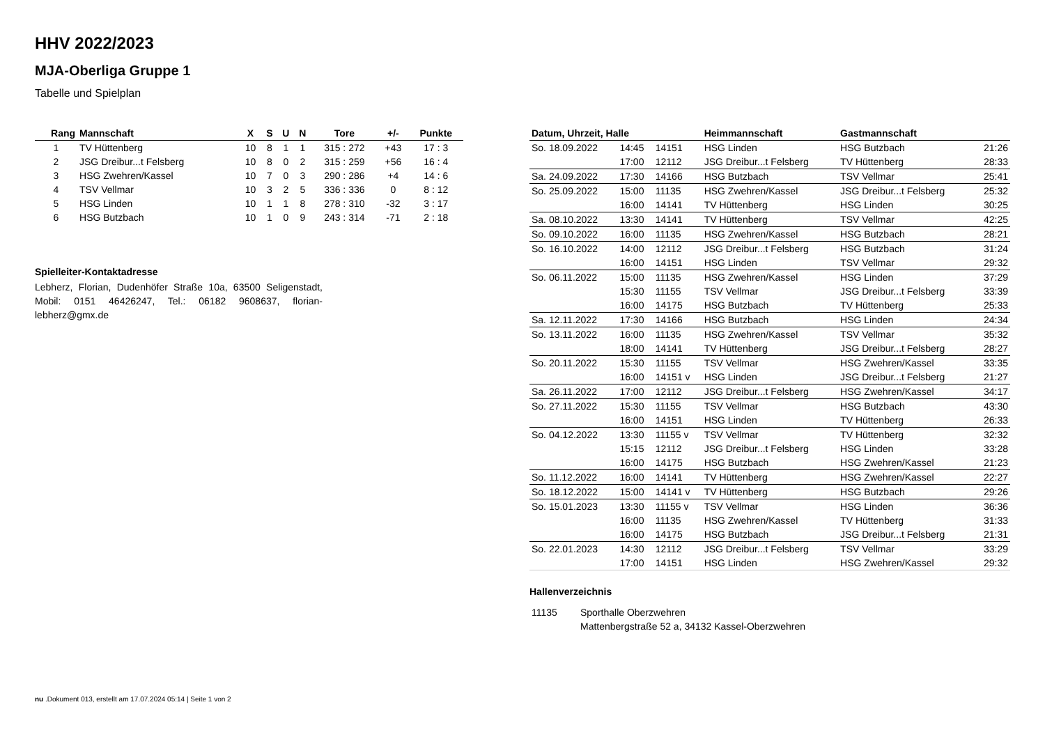HHV 2022/2023
MJA-Oberliga Gruppe 1
Tabelle und Spielplan
| Rang | Mannschaft | X | S | U | N | Tore | +/- | Punkte |
| --- | --- | --- | --- | --- | --- | --- | --- | --- |
| 1 | TV Hüttenberg | 10 | 8 | 1 | 1 | 315 : 272 | +43 | 17 : 3 |
| 2 | JSG Dreibur...t Felsberg | 10 | 8 | 0 | 2 | 315 : 259 | +56 | 16 : 4 |
| 3 | HSG Zwehren/Kassel | 10 | 7 | 0 | 3 | 290 : 286 | +4 | 14 : 6 |
| 4 | TSV Vellmar | 10 | 3 | 2 | 5 | 336 : 336 | 0 | 8 : 12 |
| 5 | HSG Linden | 10 | 1 | 1 | 8 | 278 : 310 | -32 | 3 : 17 |
| 6 | HSG Butzbach | 10 | 1 | 0 | 9 | 243 : 314 | -71 | 2 : 18 |
Spielleiter-Kontaktadresse
Lebherz, Florian, Dudenhöfer Straße 10a, 63500 Seligenstadt, Mobil: 0151 46426247, Tel.: 06182 9608637, florian-lebherz@gmx.de
| Datum, Uhrzeit, Halle | | | Heimmannschaft | Gastmannschaft | |
| --- | --- | --- | --- | --- | --- |
| So. 18.09.2022 | 14:45 | 14151 | HSG Linden | HSG Butzbach | 21:26 |
| | 17:00 | 12112 | JSG Dreibur...t Felsberg | TV Hüttenberg | 28:33 |
| Sa. 24.09.2022 | 17:30 | 14166 | HSG Butzbach | TSV Vellmar | 25:41 |
| So. 25.09.2022 | 15:00 | 11135 | HSG Zwehren/Kassel | JSG Dreibur...t Felsberg | 25:32 |
| | 16:00 | 14141 | TV Hüttenberg | HSG Linden | 30:25 |
| Sa. 08.10.2022 | 13:30 | 14141 | TV Hüttenberg | TSV Vellmar | 42:25 |
| So. 09.10.2022 | 16:00 | 11135 | HSG Zwehren/Kassel | HSG Butzbach | 28:21 |
| So. 16.10.2022 | 14:00 | 12112 | JSG Dreibur...t Felsberg | HSG Butzbach | 31:24 |
| | 16:00 | 14151 | HSG Linden | TSV Vellmar | 29:32 |
| So. 06.11.2022 | 15:00 | 11135 | HSG Zwehren/Kassel | HSG Linden | 37:29 |
| | 15:30 | 11155 | TSV Vellmar | JSG Dreibur...t Felsberg | 33:39 |
| | 16:00 | 14175 | HSG Butzbach | TV Hüttenberg | 25:33 |
| Sa. 12.11.2022 | 17:30 | 14166 | HSG Butzbach | HSG Linden | 24:34 |
| So. 13.11.2022 | 16:00 | 11135 | HSG Zwehren/Kassel | TSV Vellmar | 35:32 |
| | 18:00 | 14141 | TV Hüttenberg | JSG Dreibur...t Felsberg | 28:27 |
| So. 20.11.2022 | 15:30 | 11155 | TSV Vellmar | HSG Zwehren/Kassel | 33:35 |
| | 16:00 | 14151 v | HSG Linden | JSG Dreibur...t Felsberg | 21:27 |
| Sa. 26.11.2022 | 17:00 | 12112 | JSG Dreibur...t Felsberg | HSG Zwehren/Kassel | 34:17 |
| So. 27.11.2022 | 15:30 | 11155 | TSV Vellmar | HSG Butzbach | 43:30 |
| | 16:00 | 14151 | HSG Linden | TV Hüttenberg | 26:33 |
| So. 04.12.2022 | 13:30 | 11155 v | TSV Vellmar | TV Hüttenberg | 32:32 |
| | 15:15 | 12112 | JSG Dreibur...t Felsberg | HSG Linden | 33:28 |
| | 16:00 | 14175 | HSG Butzbach | HSG Zwehren/Kassel | 21:23 |
| So. 11.12.2022 | 16:00 | 14141 | TV Hüttenberg | HSG Zwehren/Kassel | 22:27 |
| So. 18.12.2022 | 15:00 | 14141 v | TV Hüttenberg | HSG Butzbach | 29:26 |
| So. 15.01.2023 | 13:30 | 11155 v | TSV Vellmar | HSG Linden | 36:36 |
| | 16:00 | 11135 | HSG Zwehren/Kassel | TV Hüttenberg | 31:33 |
| | 16:00 | 14175 | HSG Butzbach | JSG Dreibur...t Felsberg | 21:31 |
| So. 22.01.2023 | 14:30 | 12112 | JSG Dreibur...t Felsberg | TSV Vellmar | 33:29 |
| | 17:00 | 14151 | HSG Linden | HSG Zwehren/Kassel | 29:32 |
Hallenverzeichnis
| 11135 | Sporthalle Oberzwehren |
| | Mattenbergstraße 52 a, 34132 Kassel-Oberzwehren |
nu .Dokument 013, erstellt am 17.07.2024 05:14 | Seite 1 von 2